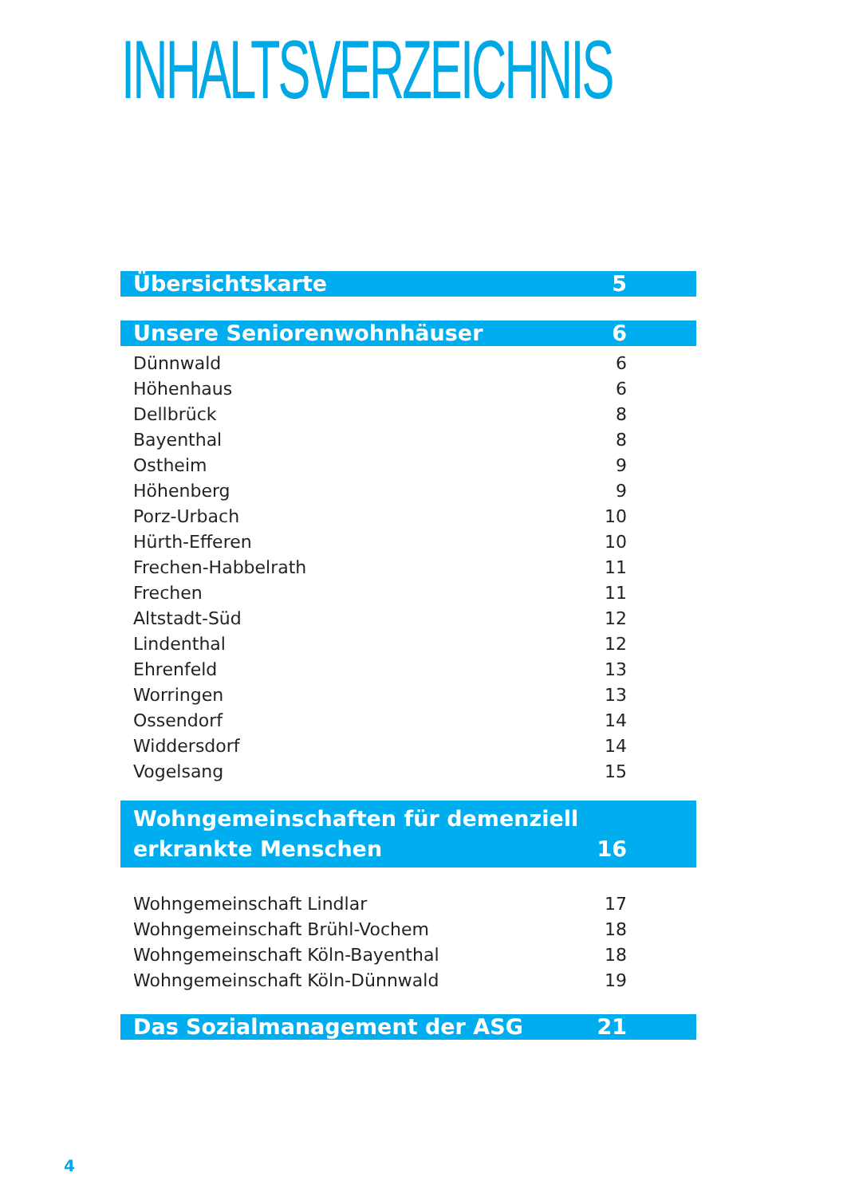INHALTSVERZEICHNIS
Übersichtskarte 5
Unsere Seniorenwohnhäuser 6
Dünnwald 6
Höhenhaus 6
Dellbrück 8
Bayenthal 8
Ostheim 9
Höhenberg 9
Porz-Urbach 10
Hürth-Efferen 10
Frechen-Habbelrath 11
Frechen 11
Altstadt-Süd 12
Lindenthal 12
Ehrenfeld 13
Worringen 13
Ossendorf 14
Widdersdorf 14
Vogelsang 15
Wohngemeinschaften für demenziell
erkrankte Menschen 16
Wohngemeinschaft Lindlar 17
Wohngemeinschaft Brühl-Vochem 18
Wohngemeinschaft Köln-Bayenthal 18
Wohngemeinschaft Köln-Dünnwald 19
Das Sozialmanagement der ASG 21
4